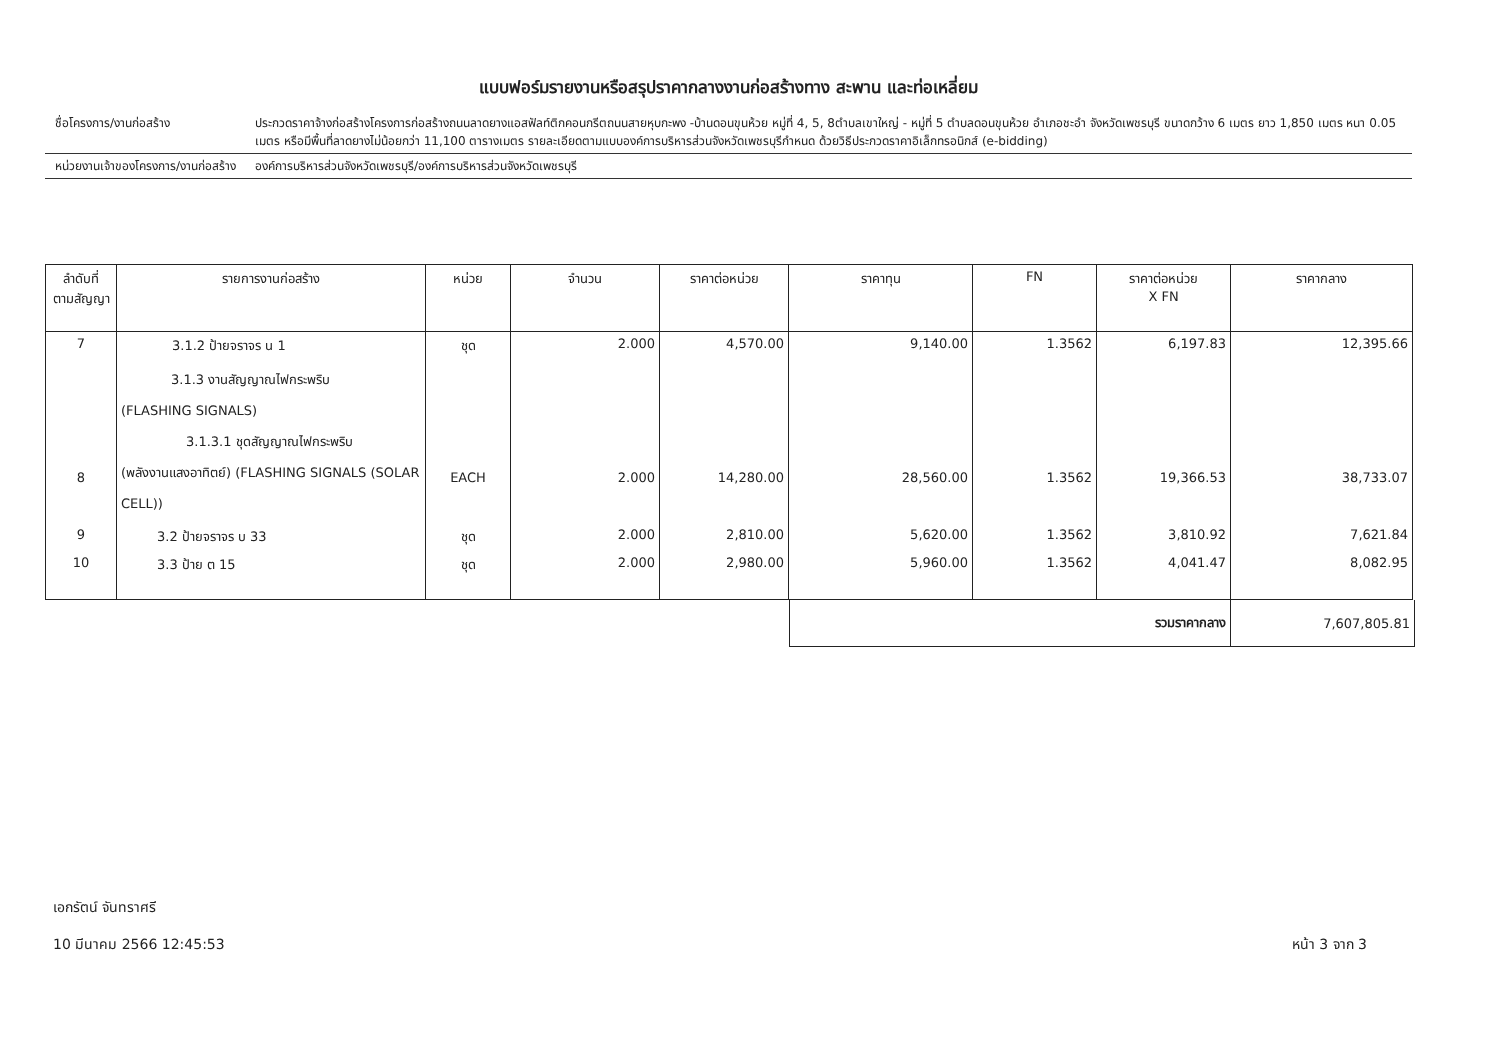แบบฟอร์มรายงานหรือสรุปราคากลางงานก่อสร้างทาง สะพาน และท่อเหลี่ยม
ชื่อโครงการ/งานก่อสร้าง ประกวดราคาจ้างก่อสร้างโครงการก่อสร้างถนนลาดยางแอสฟัลท์ติกคอนกรีตถนนสายหุบกะพง -บ้านดอนขุนห้วย หมู่ที่ 4, 5, 8ตำบลเขาใหญ่ - หมู่ที่ 5 ตำบลดอนขุนห้วย อำเภอชะอำ จังหวัดเพชรบุรี ขนาดกว้าง 6 เมตร ยาว 1,850 เมตร หนา 0.05 เมตร หรือมีพื้นที่ลาดยางไม่น้อยกว่า 11,100 ตารางเมตร รายละเอียดตามแบบองค์การบริหารส่วนจังหวัดเพชรบุรีกำหนด ด้วยวิธีประกวดราคาอิเล็กทรอนิกส์ (e-bidding)
หน่วยงานเจ้าของโครงการ/งานก่อสร้าง
องค์การบริหารส่วนจังหวัดเพชรบุรี/องค์การบริหารส่วนจังหวัดเพชรบุรี
| ลำดับที่ ตามสัญญา | รายการงานก่อสร้าง | หน่วย | จำนวน | ราคาต่อหน่วย | ราคาทุน | FN | ราคาต่อหน่วย X FN | ราคากลาง |
| --- | --- | --- | --- | --- | --- | --- | --- | --- |
| 7 | 3.1.2 ป้ายจราจร น 1 | ชุด | 2.000 | 4,570.00 | 9,140.00 | 1.3562 | 6,197.83 | 12,395.66 |
| 8 | 3.1.3 งานสัญญาณไฟกระพริบ (FLASHING SIGNALS) 3.1.3.1 ชุดสัญญาณไฟกระพริบ (พลังงานแสงอาทิตย์) (FLASHING SIGNALS (SOLAR CELL)) | EACH | 2.000 | 14,280.00 | 28,560.00 | 1.3562 | 19,366.53 | 38,733.07 |
| 9 | 3.2 ป้ายจราจร บ 33 | ชุด | 2.000 | 2,810.00 | 5,620.00 | 1.3562 | 3,810.92 | 7,621.84 |
| 10 | 3.3 ป้าย ต 15 | ชุด | 2.000 | 2,980.00 | 5,960.00 | 1.3562 | 4,041.47 | 8,082.95 |
| รวมราคากลาง | 7,607,805.81 |
เอกรัตน์ จันทราศรี
10 มีนาคม 2566 12:45:53
หน้า 3 จาก 3